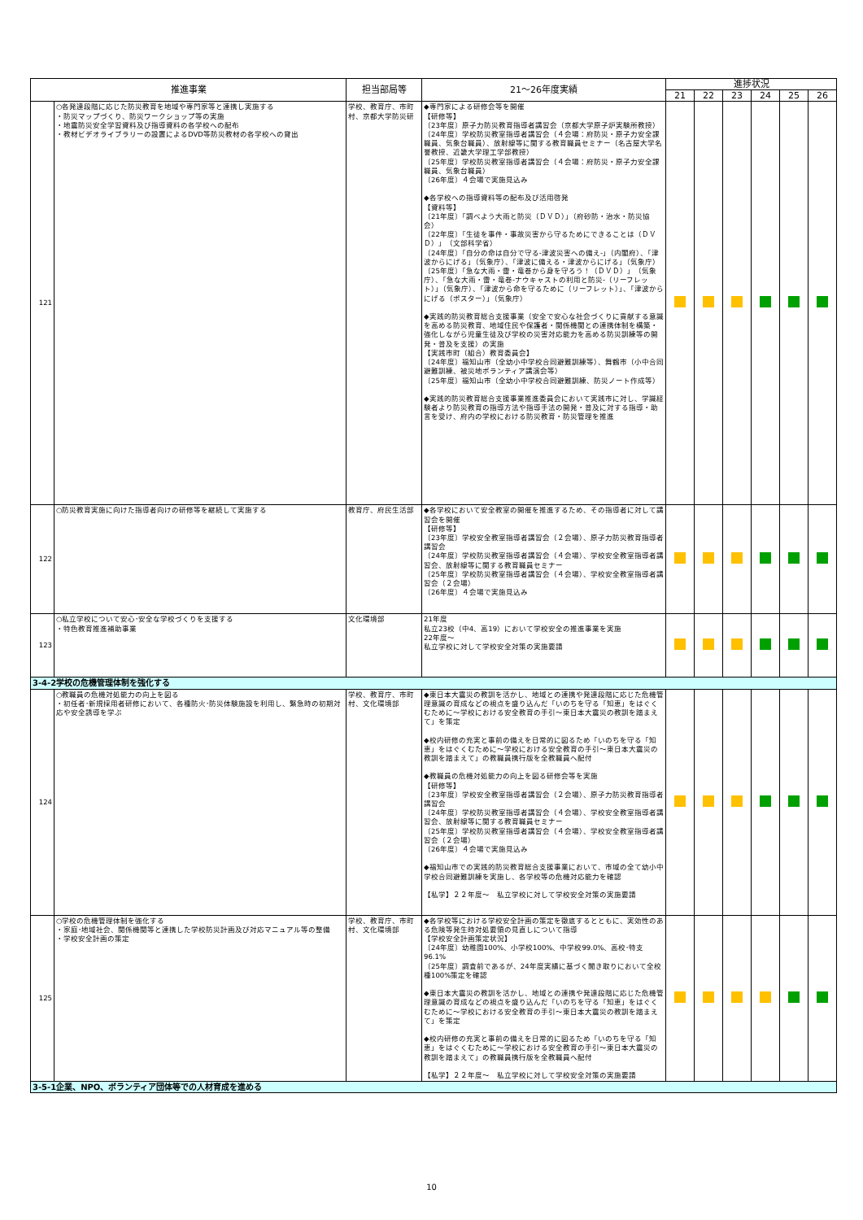| 推進事業 | | 担当部局等 | 21～26年度実績 | 進捗状況 | | | | | |
| --- | --- | --- | --- | --- | --- | --- | --- | --- | --- |
| | | | | 21 | 22 | 23 | 24 | 25 | 26 |
| 121 | ○各発達段階に応じた防災教育を地域や専門家等と連携し実施する ・防災マップづくり、防災ワークショップ等の実施 ・地震防災安全学習資料及び指導資料の各学校への配布 ・教材ビデオライブラリーの設置によるDVD等防災教材の各学校への貸出 | 学校、教育庁、市町村、京都大学防災研 | ◆専門家による研修会等を開催 【研修等】 〔23年度〕原子力防災教育指導者講習会（京都大学原子炉実験所教授） 〔24年度〕学校防災教室指導者講習会（４会場：府防災・原子力安全課職員、気象台職員）、放射線等に関する教育職員セミナー（名古屋大学名誉教授、近畿大学理工学部教授） 〔25年度〕学校防災教室指導者講習会（４会場：府防災・原子力安全課職員、気象台職員） 〔26年度〕４会場で実施見込み ◆各学校への指導資料等の配布及び活用啓発 【資料等】 〔21年度〕「調べよう大雨と防災（ＤＶＤ）」（府砂防・治水・防災協会） 〔22年度〕「生徒を事件・事故災害から守るためにできることは（ＤＶＤ）」（文部科学省） 〔24年度〕「自分の命は自分で守る-津波災害への備え-」（内閣府）、「津波からにげる」（気象庁）、「津波に備える・津波からにげる」（気象庁） 〔25年度〕「急な大雨・雷・竜巻から身を守ろう！（ＤＶＤ）」（気象庁）、「急な大雨・雷・竜巻-ナウキャストの利用と防災-（リーフレット）」（気象庁）、「津波から命を守るために（リーフレット）」、「津波からにげる（ポスター）」（気象庁） ◆実践的防災教育総合支援事業（安全で安心な社会づくりに貢献する意識を高める防災教育、地域住民や保護者・関係機関との連携体制を構築・強化しながら児童生徒及び学校の災害対応能力を高める防災訓練等の開発・普及を支援）の実施 【実践市町（組合）教育委員会】 〔24年度〕福知山市（全幼小中学校合同避難訓練等）、舞鶴市（小中合同避難訓練、被災地ボランティア講演会等） 〔25年度〕福知山市（全幼小中学校合同避難訓練、防災ノート作成等） ◆実践的防災教育総合支援事業推進委員会において実践市に対し、学識経験者より防災教育の指導方法や指導手法の開発・普及に対する指導・助言を受け、府内の学校における防災教育・防災管理を推進 | | | | | | |
| 122 | ○防災教育実施に向けた指導者向けの研修等を継続して実施する | 教育庁、府民生活部 | ◆各学校において安全教室の開催を推進するため、その指導者に対して講習会を開催 【研修等】 〔23年度〕学校安全教室指導者講習会（２会場）、原子力防災教育指導者講習会 〔24年度〕学校防災教室指導者講習会（４会場）、学校安全教室指導者講習会、放射線等に関する教育職員セミナー 〔25年度〕学校防災教室指導者講習会（４会場）、学校安全教室指導者講習会（２会場） 〔26年度〕４会場で実施見込み | | | | | | |
| 123 | ○私立学校について安心･安全な学校づくりを支援する ・特色教育推進補助事業 | 文化環境部 | 21年度 私立23校（中4、高19）において学校安全の推進事業を実施 22年度～ 私立学校に対して学校安全対策の実施要請 | | | | | | |
| 3-4-2学校の危機管理体制を強化する | | | | | | | | | |
| 124 | ○教職員の危機対処能力の向上を図る ・初任者･新規採用者研修において、各種防火･防災体験施設を利用し、緊急時の初期対応や安全誘導を学ぶ | 学校、教育庁、市町村、文化環境部 | ◆東日本大震災の教訓を活かし、地域との連携や発達段階に応じた危機管理意識の育成などの視点を盛り込んだ「いのちを守る「知恵」をはぐくむために～学校における安全教育の手引～東日本大震災の教訓を踏まえて」を策定 ◆校内研修の充実と事前の備えを日常的に図るため「いのちを守る「知恵」をはぐくむために～学校における安全教育の手引～東日本大震災の教訓を踏まえて」の教職員携行版を全教職員へ配付 ◆教職員の危機対処能力の向上を図る研修会等を実施 【研修等】 〔23年度〕学校安全教室指導者講習会（２会場）、原子力防災教育指導者講習会 〔24年度〕学校防災教室指導者講習会（４会場）、学校安全教室指導者講習会、放射線等に関する教育職員セミナー 〔25年度〕学校防災教室指導者講習会（４会場）、学校安全教室指導者講習会（２会場） 〔26年度〕４会場で実施見込み ◆福知山市での実践的防災教育総合支援事業において、市域の全て幼小中学校合同避難訓練を実施し、各学校等の危機対応能力を確認 【私学】２２年度～ 私立学校に対して学校安全対策の実施要請 | | | | | | |
| 125 | ○学校の危機管理体制を強化する ・家庭･地域社会、関係機関等と連携した学校防災計画及び対応マニュアル等の整備 ・学校安全計画の策定 | 学校、教育庁、市町村、文化環境部 | ◆各学校等における学校安全計画の策定を徹底するとともに、実効性のある危険等発生時対処要領の見直しについて指導 【学校安全計画策定状況】 〔24年度〕幼稚園100%、小学校100%、中学校99.0%、高校･特支96.1% 〔25年度〕調査前であるが、24年度実績に基づく聞き取りにおいて全校種100%策定を確認 ◆東日本大震災の教訓を活かし、地域との連携や発達段階に応じた危機管理意識の育成などの視点を盛り込んだ「いのちを守る「知恵」をはぐくむために～学校における安全教育の手引～東日本大震災の教訓を踏まえて」を策定 ◆校内研修の充実と事前の備えを日常的に図るため「いのちを守る「知恵」をはぐくむために～学校における安全教育の手引～東日本大震災の教訓を踏まえて」の教職員携行版を全教職員へ配付 【私学】２２年度～ 私立学校に対して学校安全対策の実施要請 | | | | | | |
| 3-5-1企業、NPO、ボランティア団体等での人材育成を進める | | | | | | | | | |
10